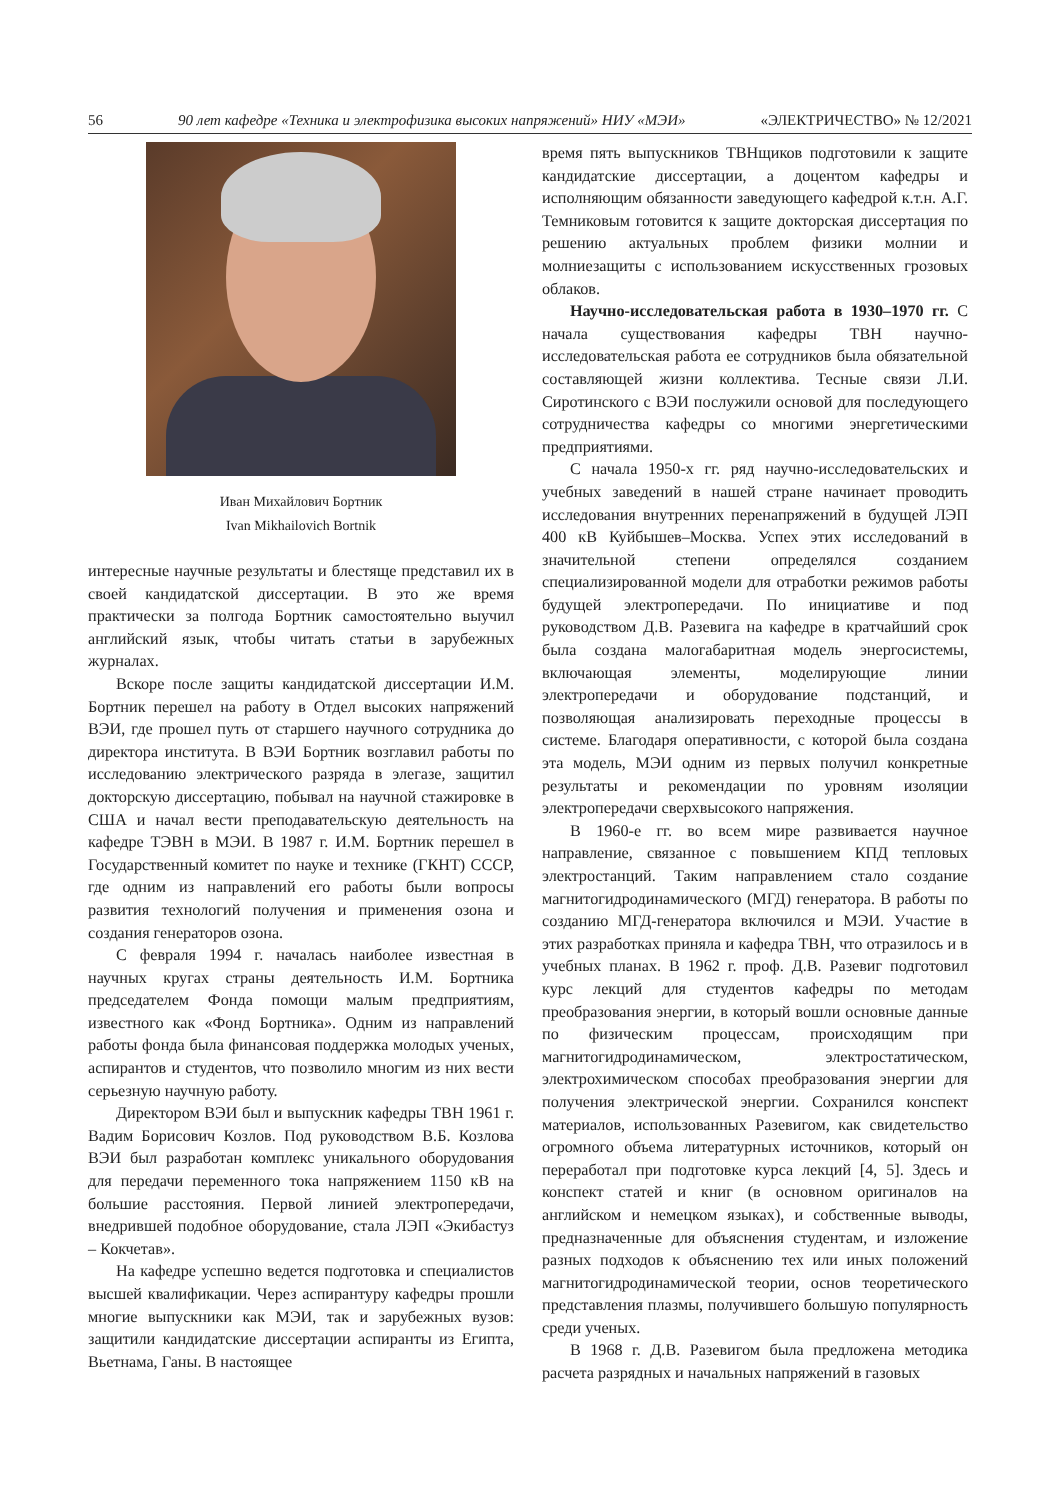56 90 лет кафедре «Техника и электрофизика высоких напряжений» НИУ «МЭИ» «ЭЛЕКТРИЧЕСТВО» № 12/2021
Иван Михайлович Бортник
Ivan Mikhailovich Bortnik
интересные научные результаты и блестяще представил их в своей кандидатской диссертации. В это же время практически за полгода Бортник самостоятельно выучил английский язык, чтобы читать статьи в зарубежных журналах.
Вскоре после защиты кандидатской диссертации И.М. Бортник перешел на работу в Отдел высоких напряжений ВЭИ, где прошел путь от старшего научного сотрудника до директора института. В ВЭИ Бортник возглавил работы по исследованию электрического разряда в элегазе, защитил докторскую диссертацию, побывал на научной стажировке в США и начал вести преподавательскую деятельность на кафедре ТЭВН в МЭИ. В 1987 г. И.М. Бортник перешел в Государственный комитет по науке и технике (ГКНТ) СССР, где одним из направлений его работы были вопросы развития технологий получения и применения озона и создания генераторов озона.
С февраля 1994 г. началась наиболее известная в научных кругах страны деятельность И.М. Бортника председателем Фонда помощи малым предприятиям, известного как «Фонд Бортника». Одним из направлений работы фонда была финансовая поддержка молодых ученых, аспирантов и студентов, что позволило многим из них вести серьезную научную работу.
Директором ВЭИ был и выпускник кафедры ТВН 1961 г. Вадим Борисович Козлов. Под руководством В.Б. Козлова ВЭИ был разработан комплекс уникального оборудования для передачи переменного тока напряжением 1150 кВ на большие расстояния. Первой линией электропередачи, внедрившей подобное оборудование, стала ЛЭП «Экибастуз – Кокчетав».
На кафедре успешно ведется подготовка и специалистов высшей квалификации. Через аспирантуру кафедры прошли многие выпускники как МЭИ, так и зарубежных вузов: защитили кандидатские диссертации аспиранты из Египта, Вьетнама, Ганы. В настоящее
время пять выпускников ТВНщиков подготовили к защите кандидатские диссертации, а доцентом кафедры и исполняющим обязанности заведующего кафедрой к.т.н. А.Г. Темниковым готовится к защите докторская диссертация по решению актуальных проблем физики молнии и молниезащиты с использованием искусственных грозовых облаков.
Научно-исследовательская работа в 1930–1970 гг. С начала существования кафедры ТВН научно-исследовательская работа ее сотрудников была обязательной составляющей жизни коллектива. Тесные связи Л.И. Сиротинского с ВЭИ послужили основой для последующего сотрудничества кафедры со многими энергетическими предприятиями.
С начала 1950-х гг. ряд научно-исследовательских и учебных заведений в нашей стране начинает проводить исследования внутренних перенапряжений в будущей ЛЭП 400 кВ Куйбышев–Москва. Успех этих исследований в значительной степени определялся созданием специализированной модели для отработки режимов работы будущей электропередачи. По инициативе и под руководством Д.В. Разевига на кафедре в кратчайший срок была создана малогабаритная модель энергосистемы, включающая элементы, моделирующие линии электропередачи и оборудование подстанций, и позволяющая анализировать переходные процессы в системе. Благодаря оперативности, с которой была создана эта модель, МЭИ одним из первых получил конкретные результаты и рекомендации по уровням изоляции электропередачи сверхвысокого напряжения.
В 1960-е гг. во всем мире развивается научное направление, связанное с повышением КПД тепловых электростанций. Таким направлением стало создание магнитогидродинамического (МГД) генератора. В работы по созданию МГД-генератора включился и МЭИ. Участие в этих разработках приняла и кафедра ТВН, что отразилось и в учебных планах. В 1962 г. проф. Д.В. Разевиг подготовил курс лекций для студентов кафедры по методам преобразования энергии, в который вошли основные данные по физическим процессам, происходящим при магнитогидродинамическом, электростатическом, электрохимическом способах преобразования энергии для получения электрической энергии. Сохранился конспект материалов, использованных Разевигом, как свидетельство огромного объема литературных источников, который он переработал при подготовке курса лекций [4, 5]. Здесь и конспект статей и книг (в основном оригиналов на английском и немецком языках), и собственные выводы, предназначенные для объяснения студентам, и изложение разных подходов к объяснению тех или иных положений магнитогидродинамической теории, основ теоретического представления плазмы, получившего большую популярность среди ученых.
В 1968 г. Д.В. Разевигом была предложена методика расчета разрядных и начальных напряжений в газовых